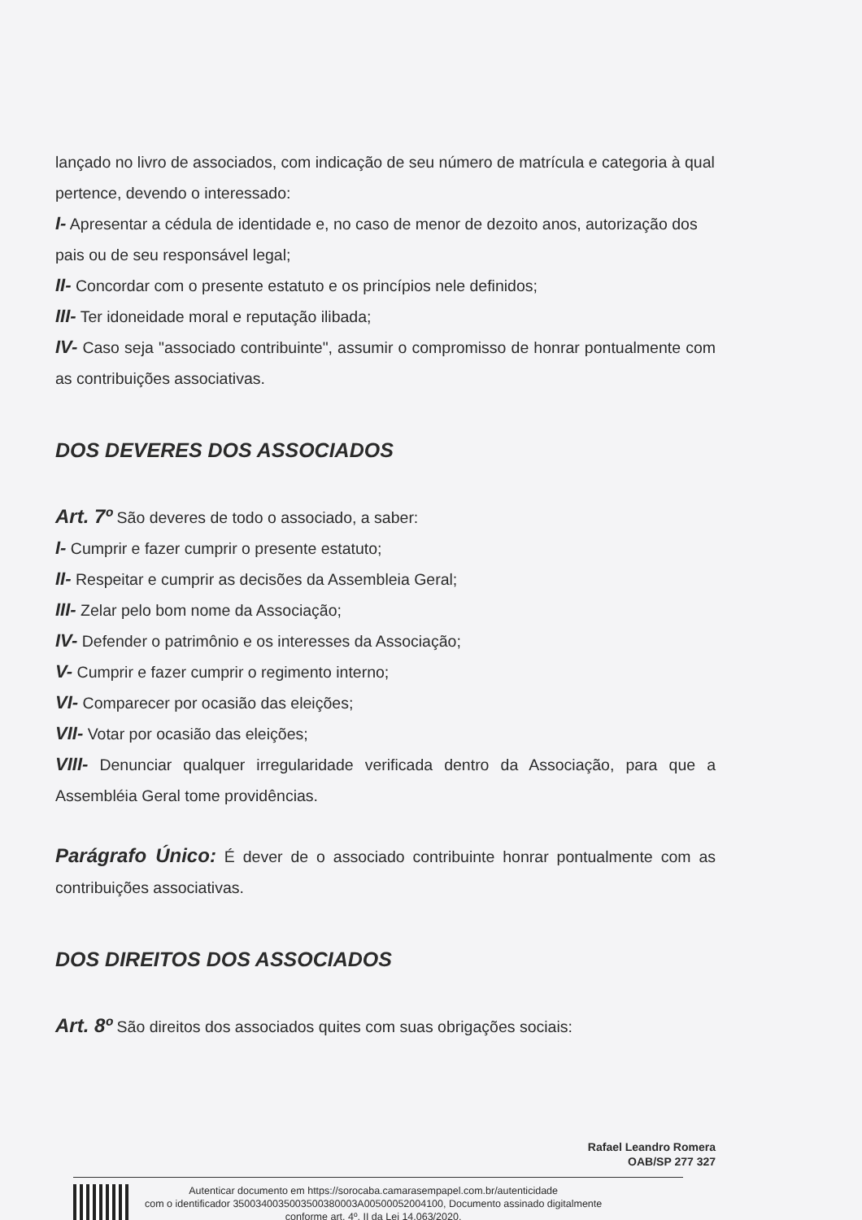lançado no livro de associados, com indicação de seu número de matrícula e categoria à qual pertence, devendo o interessado:
I- Apresentar a cédula de identidade e, no caso de menor de dezoito anos, autorização dos pais ou de seu responsável legal;
II- Concordar com o presente estatuto e os princípios nele definidos;
III- Ter idoneidade moral e reputação ilibada;
IV- Caso seja "associado contribuinte", assumir o compromisso de honrar pontualmente com as contribuições associativas.
DOS DEVERES DOS ASSOCIADOS
Art. 7º São deveres de todo o associado, a saber:
I- Cumprir e fazer cumprir o presente estatuto;
II- Respeitar e cumprir as decisões da Assembleia Geral;
III- Zelar pelo bom nome da Associação;
IV- Defender o patrimônio e os interesses da Associação;
V- Cumprir e fazer cumprir o regimento interno;
VI- Comparecer por ocasião das eleições;
VII- Votar por ocasião das eleições;
VIII- Denunciar qualquer irregularidade verificada dentro da Associação, para que a Assembléia Geral tome providências.
Parágrafo Único: É dever de o associado contribuinte honrar pontualmente com as contribuições associativas.
DOS DIREITOS DOS ASSOCIADOS
Art. 8º São direitos dos associados quites com suas obrigações sociais:
Rafael Leandro Romera
OAB/SP 277 327
Autenticar documento em https://sorocaba.camarasempapel.com.br/autenticidade
com o identificador 3500340035003500380003A00500052004100, Documento assinado digitalmente
conforme art. 4º, II da Lei 14.063/2020.